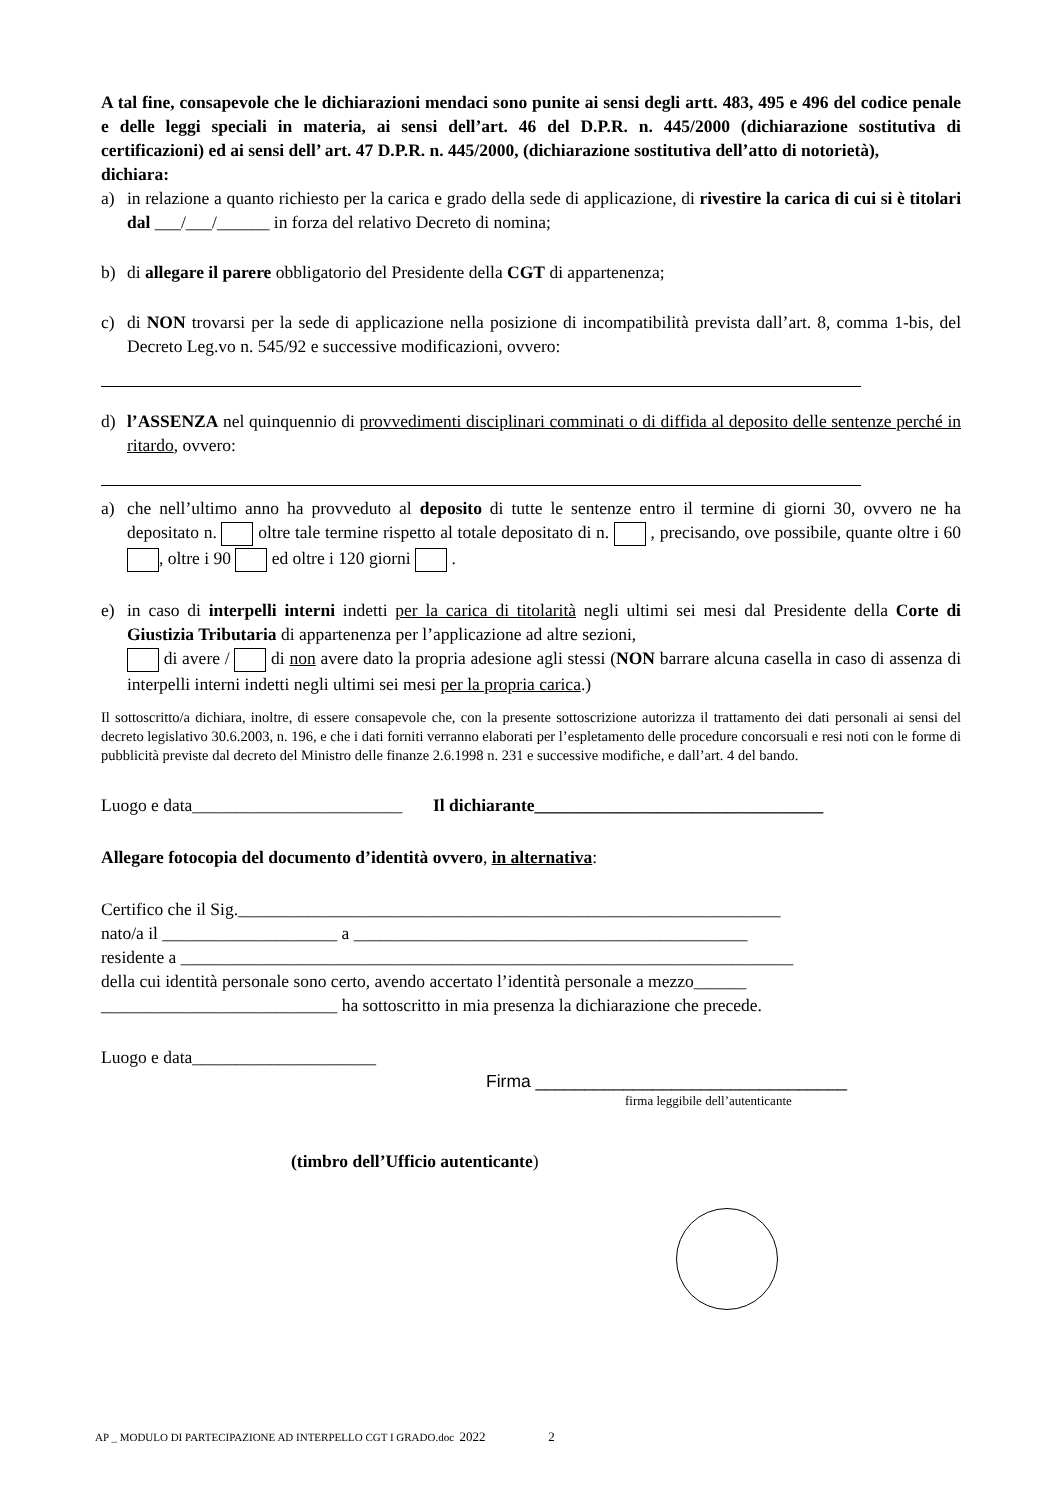A tal fine, consapevole che le dichiarazioni mendaci sono punite ai sensi degli artt. 483, 495 e 496 del codice penale e delle leggi speciali in materia, ai sensi dell’art. 46 del D.P.R. n. 445/2000 (dichiarazione sostitutiva di certificazioni) ed ai sensi dell’ art. 47 D.P.R. n. 445/2000, (dichiarazione sostitutiva dell’atto di notorietà),
dichiara:
a) in relazione a quanto richiesto per la carica e grado della sede di applicazione, di rivestire la carica di cui si è titolari dal ___/___/______ in forza del relativo Decreto di nomina;
b) di allegare il parere obbligatorio del Presidente della CGT di appartenenza;
c) di NON trovarsi per la sede di applicazione nella posizione di incompatibilità prevista dall’art. 8, comma 1-bis, del Decreto Leg.vo n. 545/92 e successive modificazioni, ovvero:
d) l’ASSENZA nel quinquennio di provvedimenti disciplinari comminati o di diffida al deposito delle sentenze perché in ritardo, ovvero:
a) che nell’ultimo anno ha provveduto al deposito di tutte le sentenze entro il termine di giorni 30, ovvero ne ha depositato n. oltre tale termine rispetto al totale depositato di n. , precisando, ove possibile, quante oltre i 60 , oltre i 90 ed oltre i 120 giorni .
e) in caso di interpelli interni indetti per la carica di titolarità negli ultimi sei mesi dal Presidente della Corte di Giustizia Tributaria di appartenenza per l’applicazione ad altre sezioni,
di avere / di non avere dato la propria adesione agli stessi (NON barrare alcuna casella in caso di assenza di interpelli interni indetti negli ultimi sei mesi per la propria carica.)
Il sottoscritto/a dichiara, inoltre, di essere consapevole che, con la presente sottoscrizione autorizza il trattamento dei dati personali ai sensi del decreto legislativo 30.6.2003, n. 196, e che i dati forniti verranno elaborati per l’espletamento delle procedure concorsuali e resi noti con le forme di pubblicità previste dal decreto del Ministro delle finanze 2.6.1998 n. 231 e successive modifiche, e dall’art. 4 del bando.
Luogo e data________________________ Il dichiarante_________________________________
Allegare fotocopia del documento d’identità ovvero, in alternativa:
Certifico che il Sig.______________________________________________________________
nato/a il ____________________ a _____________________________________________
residente a ______________________________________________________________________
della cui identità personale sono certo, avendo accertato l’identità personale a mezzo______
___________________________ ha sottoscritto in mia presenza la dichiarazione che precede.
Luogo e data_____________________
Firma ________________________________
firma leggibile dell’autenticante
(timbro dell’Ufficio autenticante)
AP _ MODULO DI PARTECIPAZIONE AD INTERPELLO CGT I GRADO.doc 2022 2